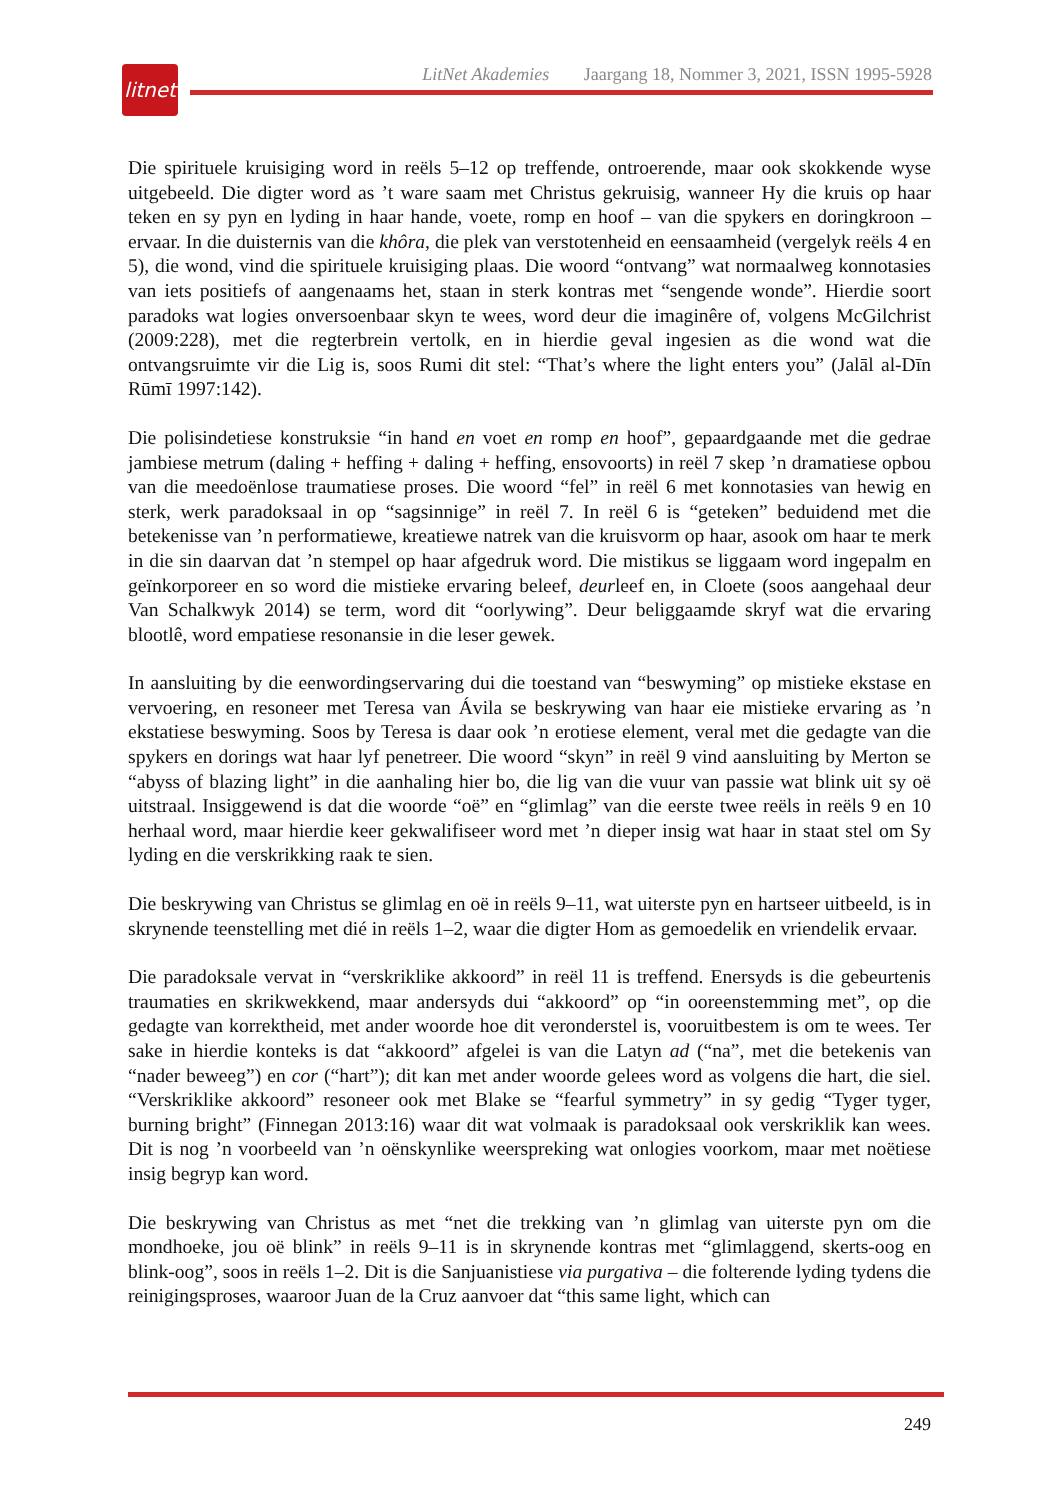LitNet Akademies Jaargang 18, Nommer 3, 2021, ISSN 1995-5928
litnet
Die spirituele kruisiging word in reëls 5–12 op treffende, ontroerende, maar ook skokkende wyse uitgebeeld. Die digter word as ’t ware saam met Christus gekruisig, wanneer Hy die kruis op haar teken en sy pyn en lyding in haar hande, voete, romp en hoof – van die spykers en doringkroon – ervaar. In die duisternis van die khôra, die plek van verstotenheid en eensaamheid (vergelyk reëls 4 en 5), die wond, vind die spirituele kruisiging plaas. Die woord “ontvang” wat normaalweg konnotasies van iets positiefs of aangenaams het, staan in sterk kontras met “sengende wonde”. Hierdie soort paradoks wat logies onversoenbaar skyn te wees, word deur die imaginêre of, volgens McGilchrist (2009:228), met die regterbrein vertolk, en in hierdie geval ingesien as die wond wat die ontvangsruimte vir die Lig is, soos Rumi dit stel: “That’s where the light enters you” (Jalāl al-Dīn Rūmī 1997:142).
Die polisindetiese konstruksie “in hand en voet en romp en hoof”, gepaardgaande met die gedrae jambiese metrum (daling + heffing + daling + heffing, ensovoorts) in reël 7 skep ’n dramatiese opbou van die meedoënlose traumatiese proses. Die woord “fel” in reël 6 met konnotasies van hewig en sterk, werk paradoksaal in op “sagsinnige” in reël 7. In reël 6 is “geteken” beduidend met die betekenisse van ’n performatiewe, kreatiewe natrek van die kruisvorm op haar, asook om haar te merk in die sin daarvan dat ’n stempel op haar afgedruk word. Die mistikus se liggaam word ingepalm en geïnkorporeer en so word die mistieke ervaring beleef, deurleef en, in Cloete (soos aangehaal deur Van Schalkwyk 2014) se term, word dit “oorlywing”. Deur beliggaamde skryf wat die ervaring blootlê, word empatiese resonansie in die leser gewek.
In aansluiting by die eenwordingservaring dui die toestand van “beswyming” op mistieke ekstase en vervoering, en resoneer met Teresa van Ávila se beskrywing van haar eie mistieke ervaring as ’n ekstatiese beswyming. Soos by Teresa is daar ook ’n erotiese element, veral met die gedagte van die spykers en dorings wat haar lyf penetreer. Die woord “skyn” in reël 9 vind aansluiting by Merton se “abyss of blazing light” in die aanhaling hier bo, die lig van die vuur van passie wat blink uit sy oë uitstraal. Insiggewend is dat die woorde “oë” en “glimlag” van die eerste twee reëls in reëls 9 en 10 herhaal word, maar hierdie keer gekwalifiseer word met ’n dieper insig wat haar in staat stel om Sy lyding en die verskrikking raak te sien.
Die beskrywing van Christus se glimlag en oë in reëls 9–11, wat uiterste pyn en hartseer uitbeeld, is in skrynende teenstelling met dié in reëls 1–2, waar die digter Hom as gemoedelik en vriendelik ervaar.
Die paradoksale vervat in “verskriklike akkoord” in reël 11 is treffend. Enersyds is die gebeurtenis traumaties en skrikwekkend, maar andersyds dui “akkoord” op “in ooreen­stemming met”, op die gedagte van korrektheid, met ander woorde hoe dit veronderstel is, vooruitbestem is om te wees. Ter sake in hierdie konteks is dat “akkoord” afgelei is van die Latyn ad (“na”, met die betekenis van “nader beweeg”) en cor (“hart”); dit kan met ander woorde gelees word as volgens die hart, die siel. “Verskriklike akkoord” resoneer ook met Blake se “fearful symmetry” in sy gedig “Tyger tyger, burning bright” (Finnegan 2013:16) waar dit wat volmaak is paradoksaal ook verskriklik kan wees. Dit is nog ’n voorbeeld van ’n oënskynlike weerspreking wat onlogies voorkom, maar met noëtiese insig begryp kan word.
Die beskrywing van Christus as met “net die trekking van ’n glimlag van uiterste pyn om die mondhoeke, jou oë blink” in reëls 9–11 is in skrynende kontras met “glimlaggend, skerts-oog en blink-oog”, soos in reëls 1–2. Dit is die Sanjuanistiese via purgativa – die folterende lyding tydens die reinigingsproses, waaroor Juan de la Cruz aanvoer dat “this same light, which can
249